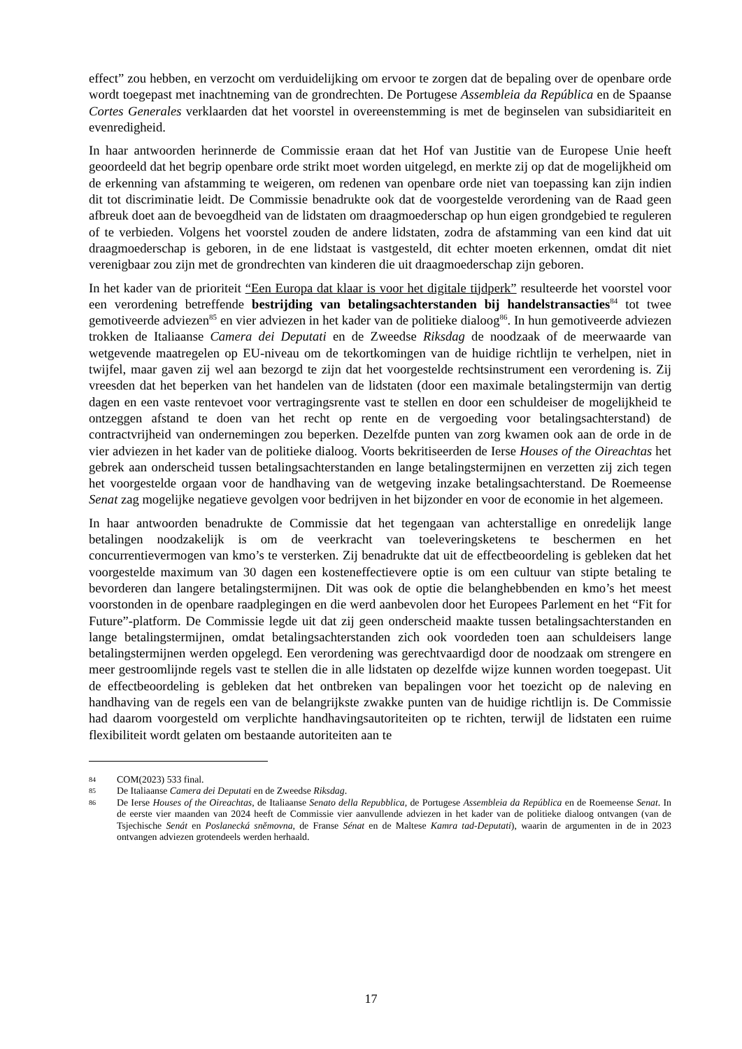effect” zou hebben, en verzocht om verduidelijking om ervoor te zorgen dat de bepaling over de openbare orde wordt toegepast met inachtneming van de grondrechten. De Portugese Assembleia da República en de Spaanse Cortes Generales verklaarden dat het voorstel in overeenstemming is met de beginselen van subsidiariteit en evenredigheid.
In haar antwoorden herinnerde de Commissie eraan dat het Hof van Justitie van de Europese Unie heeft geoordeeld dat het begrip openbare orde strikt moet worden uitgelegd, en merkte zij op dat de mogelijkheid om de erkenning van afstamming te weigeren, om redenen van openbare orde niet van toepassing kan zijn indien dit tot discriminatie leidt. De Commissie benadrukte ook dat de voorgestelde verordening van de Raad geen afbreuk doet aan de bevoegdheid van de lidstaten om draagmoederschap op hun eigen grondgebied te reguleren of te verbieden. Volgens het voorstel zouden de andere lidstaten, zodra de afstamming van een kind dat uit draagmoederschap is geboren, in de ene lidstaat is vastgesteld, dit echter moeten erkennen, omdat dit niet verenigbaar zou zijn met de grondrechten van kinderen die uit draagmoederschap zijn geboren.
In het kader van de prioriteit “Een Europa dat klaar is voor het digitale tijdperk” resulteerde het voorstel voor een verordening betreffende bestrijding van betalingsachterstanden bij handelstransacties<sup>84</sup> tot twee gemotiveerde adviezen<sup>85</sup> en vier adviezen in het kader van de politieke dialoog<sup>86</sup>. In hun gemotiveerde adviezen trokken de Italiaanse Camera dei Deputati en de Zweedse Riksdag de noodzaak of de meerwaarde van wetgevende maatregelen op EU-niveau om de tekortkomingen van de huidige richtlijn te verhelpen, niet in twijfel, maar gaven zij wel aan bezorgd te zijn dat het voorgestelde rechtsinstrument een verordening is. Zij vreesden dat het beperken van het handelen van de lidstaten (door een maximale betalingstermijn van dertig dagen en een vaste rentevoet voor vertragingsrente vast te stellen en door een schuldeiser de mogelijkheid te ontzeggen afstand te doen van het recht op rente en de vergoeding voor betalingsachterstand) de contractvrijheid van ondernemingen zou beperken. Dezelfde punten van zorg kwamen ook aan de orde in de vier adviezen in het kader van de politieke dialoog. Voorts bekritiseerden de Ierse Houses of the Oireachtas het gebrek aan onderscheid tussen betalingsachterstanden en lange betalingstermijnen en verzetten zij zich tegen het voorgestelde orgaan voor de handhaving van de wetgeving inzake betalingsachterstand. De Roemeense Senat zag mogelijke negatieve gevolgen voor bedrijven in het bijzonder en voor de economie in het algemeen.
In haar antwoorden benadrukte de Commissie dat het tegengaan van achterstallige en onredelijk lange betalingen noodzakelijk is om de veerkracht van toeleveringsketens te beschermen en het concurrentievermogen van kmo’s te versterken. Zij benadrukte dat uit de effectbeoordeling is gebleken dat het voorgestelde maximum van 30 dagen een kosteneffectievere optie is om een cultuur van stipte betaling te bevorderen dan langere betalingstermijnen. Dit was ook de optie die belanghebbenden en kmo’s het meest voorstonden in de openbare raadplegingen en die werd aanbevolen door het Europees Parlement en het “Fit for Future”-platform. De Commissie legde uit dat zij geen onderscheid maakte tussen betalingsachterstanden en lange betalingstermijnen, omdat betalingsachterstanden zich ook voordeden toen aan schuldeisers lange betalingstermijnen werden opgelegd. Een verordening was gerechtvaardigd door de noodzaak om strengere en meer gestroomlijnde regels vast te stellen die in alle lidstaten op dezelfde wijze kunnen worden toegepast. Uit de effectbeoordeling is gebleken dat het ontbreken van bepalingen voor het toezicht op de naleving en handhaving van de regels een van de belangrijkste zwakke punten van de huidige richtlijn is. De Commissie had daarom voorgesteld om verplichte handhavingsautoriteiten op te richten, terwijl de lidstaten een ruime flexibiliteit wordt gelaten om bestaande autoriteiten aan te
84 COM(2023) 533 final.
85 De Italiaanse Camera dei Deputati en de Zweedse Riksdag.
86 De Ierse Houses of the Oireachtas, de Italiaanse Senato della Repubblica, de Portugese Assembleia da República en de Roemeense Senat. In de eerste vier maanden van 2024 heeft de Commissie vier aanvullende adviezen in het kader van de politieke dialoog ontvangen (van de Tsjechische Senát en Poslanecká sněmovna, de Franse Sénat en de Maltese Kamra tad-Deputati), waarin de argumenten in de in 2023 ontvangen adviezen grotendeels werden herhaald.
17